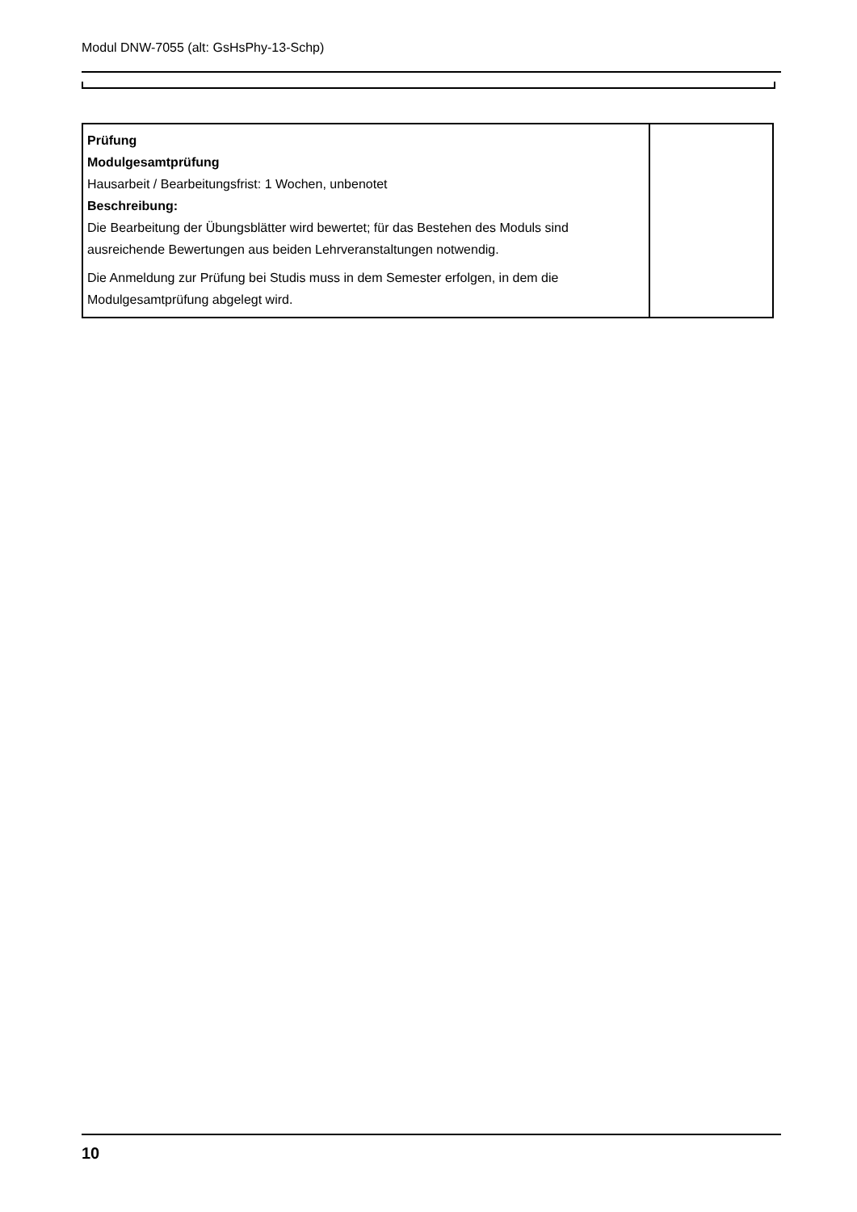Modul DNW-7055 (alt: GsHsPhy-13-Schp)
| Prüfung Modulgesamtprüfung Hausarbeit / Bearbeitungsfrist: 1 Wochen, unbenotet Beschreibung: Die Bearbeitung der Übungsblätter wird bewertet; für das Bestehen des Moduls sind ausreichende Bewertungen aus beiden Lehrveranstaltungen notwendig. Die Anmeldung zur Prüfung bei Studis muss in dem Semester erfolgen, in dem die Modulgesamtprüfung abgelegt wird. | |
10